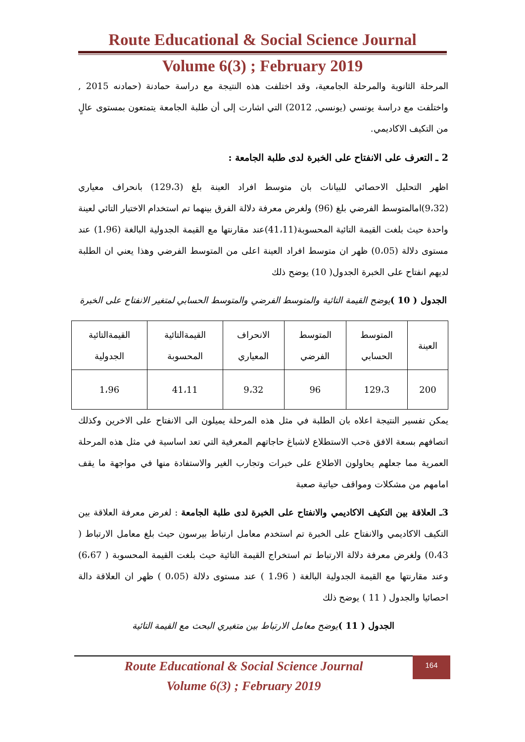Route Educational & Social Science Journal
Volume 6(3) ; February 2019
المرحلة الثانوية والمرحلة الجامعية، وقد اختلفت هذه النتيجة مع دراسة حمادنة (حمادنه 2015 , واختلفت مع دراسة يونسي (يونسي, 2012) التي اشارت إلى أن طلبة الجامعة يتمتعون بمستوى عالٍ من التكيف الاكاديمي.
2 ـ التعرف على الانفتاح على الخبرة لدى طلبة الجامعة :
اظهر التحليل الاحصائي للبيانات بان متوسط افراد العينة بلغ (129،3) بانحراف معياري (9،32)امالمتوسط الفرضي بلغ (96) ولغرض معرفة دلالة الفرق بينهما تم استخدام الاختبار التائي لعينة واحدة حيث بلغت القيمة التائية المحسوبة(41،11)عند مقارنتها مع القيمة الجدولية البالغة (1،96) عند مستوى دلالة (0،05) ظهر ان متوسط افراد العينة اعلى من المتوسط الفرضي وهذا يعني ان الطلبة لديهم انفتاح على الخبرة الجدول( 10) يوضح ذلك
الجدول ( 10 ) يوضح القيمة التائية والمتوسط الفرضي والمتوسط الحسابي لمتغير الانفتاح على الخبرة
| العينة | المتوسط الحسابي | المتوسط الفرضي | الانحراف المعياري | القيمةالتائية المحسوبة | القيمةالتائية الجدولية |
| --- | --- | --- | --- | --- | --- |
| 200 | 129،3 | 96 | 9،32 | 41،11 | 1،96 |
يمكن تفسير النتيجة اعلاه بان الطلبة في مثل هذه المرحلة يميلون الى الانفتاح على الاخرين وكذلك اتصافهم بسعة الافق ةحب الاستطلاع لاشباغ حاجاتهم المعرفية التي تعد اساسية في مثل هذه المرحلة العمرية مما جعلهم يحاولون الاطلاع على خبرات وتجارب الغير والاستفادة منها في مواجهة ما يقف امامهم من مشكلات ومواقف حياتية صعبة
3ـ العلاقة بين التكيف الاكاديمي والانفتاح على الخبرة لدى طلبة الجامعة : لغرض معرفة العلاقة بين التكيف الاكاديمي والانفتاح على الخبرة تم استخدم معامل ارتباط بيرسون حيث بلغ معامل الارتباط ( 0،43) ولغرض معرفة دلالة الارتباط تم استخراج القيمة التائية حيث بلغت القيمة المحسوبة ( 6،67) وعند مقارنتها مع القيمة الجدولية البالغة ( 1،96 ) عند مستوى دلالة (0،05 ) ظهر ان العلاقة دالة احصائيا والجدول ( 11 ) يوضح ذلك
الجدول ( 11 ) يوضح معامل الارتباط بين متغيري البحث مع القيمة التائية
164
Route Educational & Social Science Journal
Volume 6(3) ; February 2019